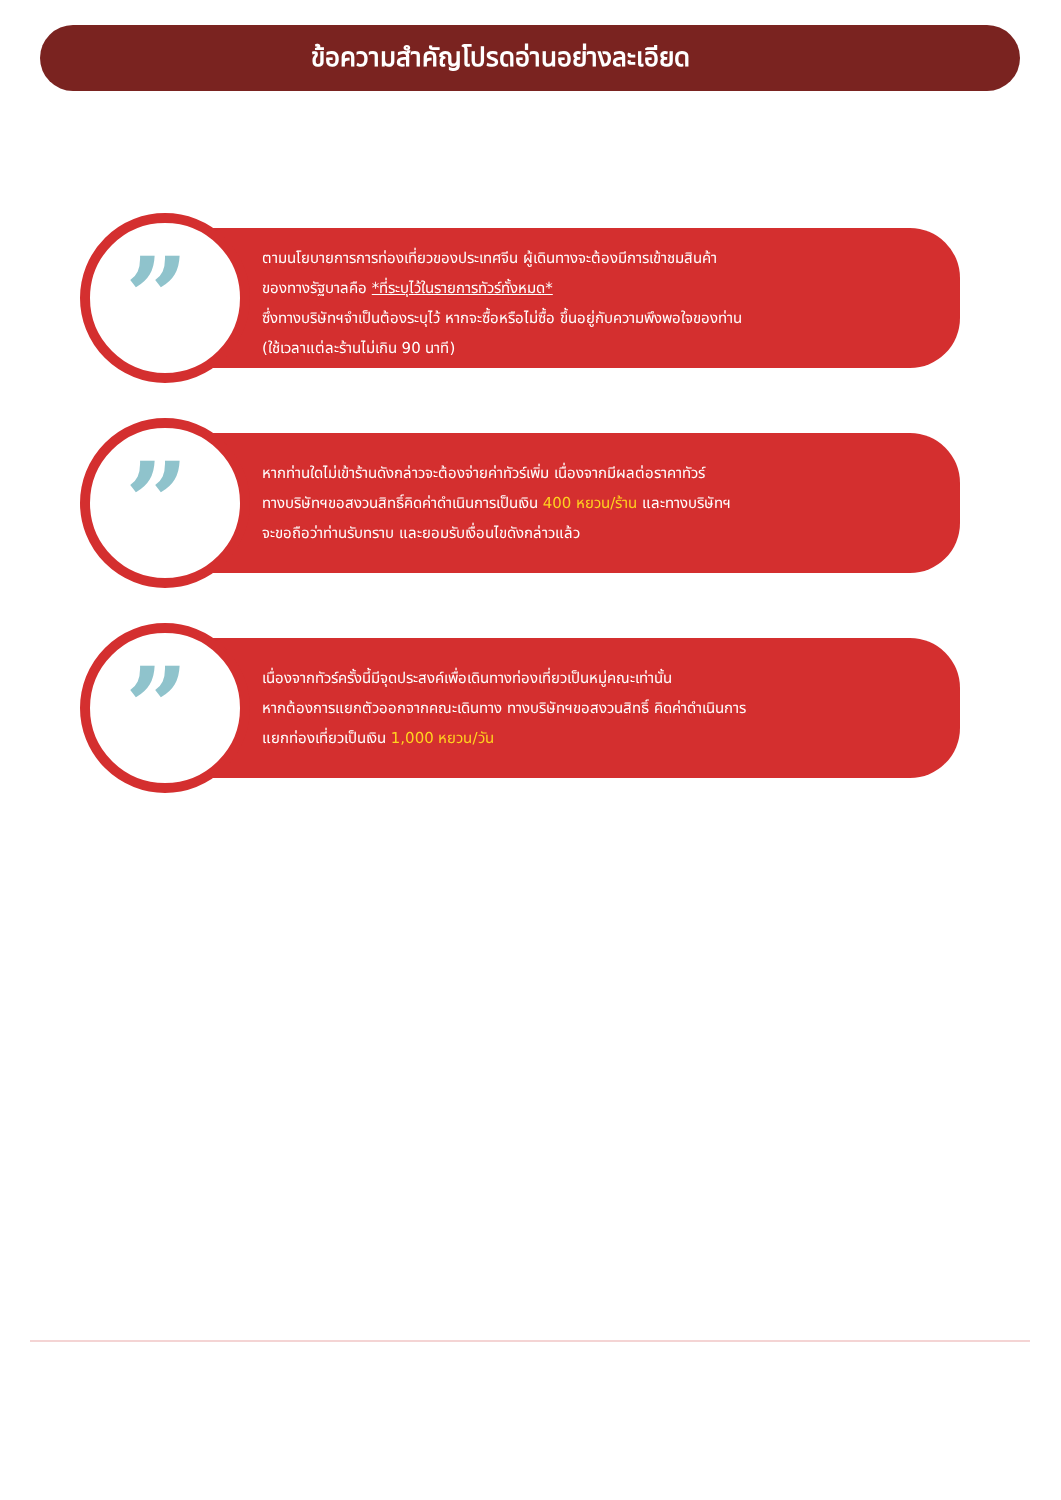ข้อความสำคัญโปรดอ่านอย่างละเอียด
”
ตามนโยบายการการท่องเที่ยวของประเทศจีน ผู้เดินทางจะต้องมีการเข้าชมสินค้า
ของทางรัฐบาลคือ *ที่ระบุไว้ในรายการทัวร์ทั้งหมด*
ซึ่งทางบริษัทฯจำเป็นต้องระบุไว้ หากจะซื้อหรือไม่ซื้อ ขึ้นอยู่กับความพึงพอใจของท่าน
(ใช้เวลาแต่ละร้านไม่เกิน 90 นาที)
”
หากท่านใดไม่เข้าร้านดังกล่าวจะต้องจ่ายค่าทัวร์เพิ่ม เนื่องจากมีผลต่อราคาทัวร์
ทางบริษัทฯขอสงวนสิทธิ์คิดค่าดำเนินการเป็นเงิน 400 หยวน/ร้าน และทางบริษัทฯ
จะขอถือว่าท่านรับทราบ และยอมรับเงื่อนไขดังกล่าวแล้ว
”
เนื่องจากทัวร์ครั้งนี้มีจุดประสงค์เพื่อเดินทางท่องเที่ยวเป็นหมู่คณะเท่านั้น
หากต้องการแยกตัวออกจากคณะเดินทาง ทางบริษัทฯขอสงวนสิทธิ์ คิดค่าดำเนินการ
แยกท่องเที่ยวเป็นเงิน 1,000 หยวน/วัน